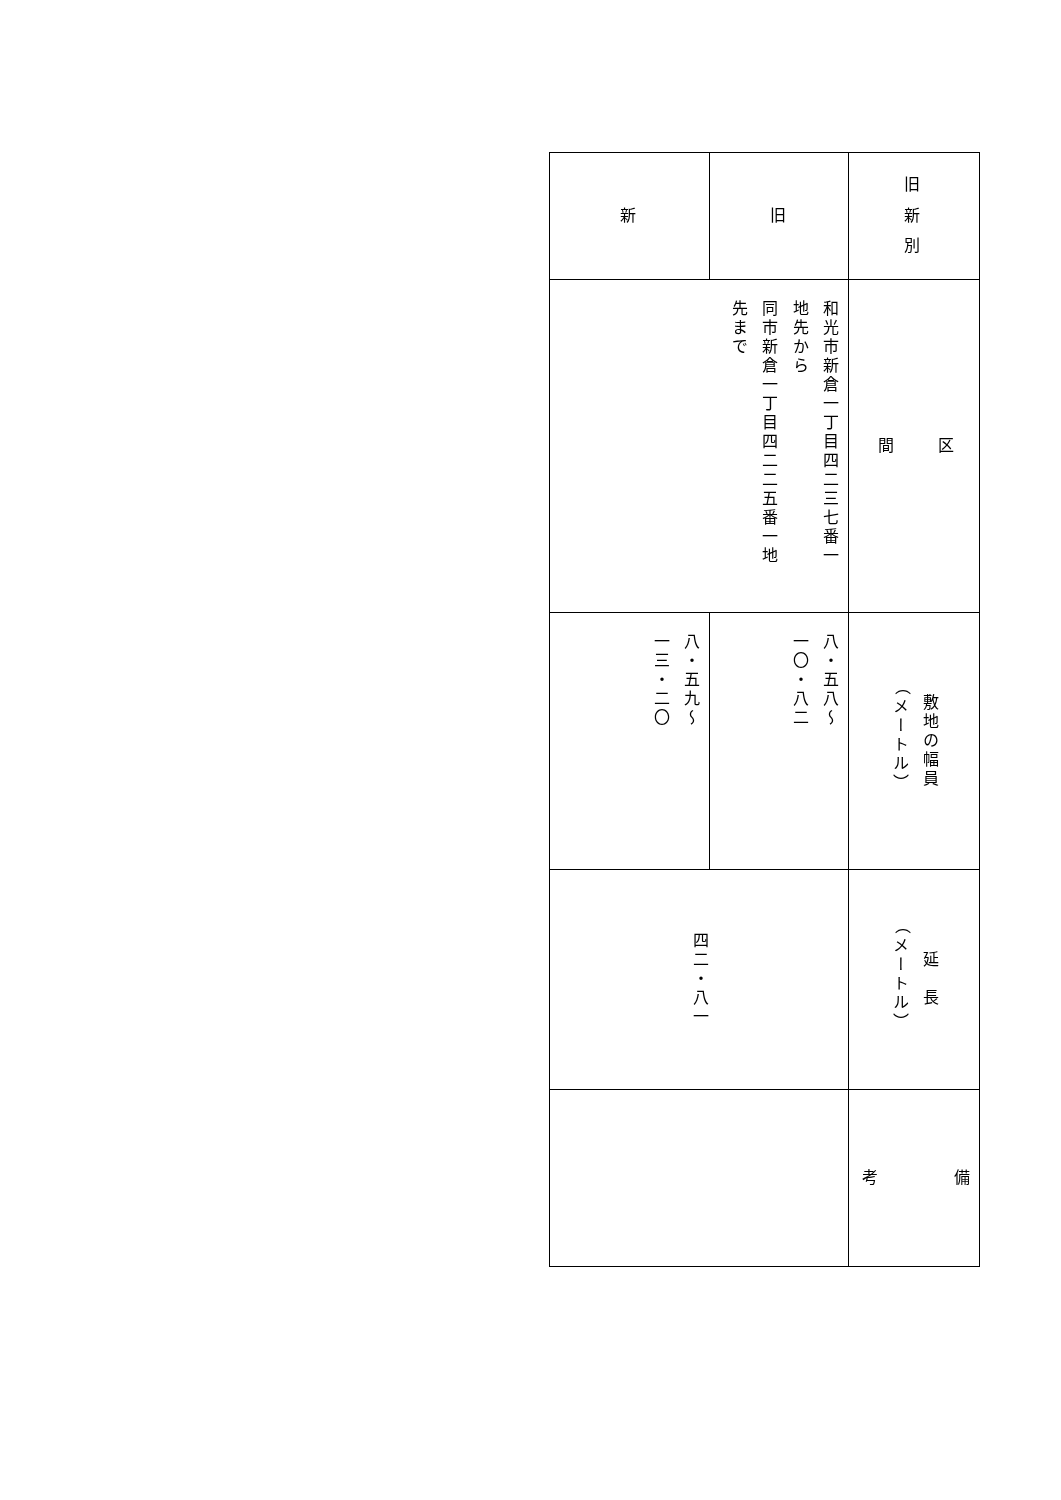| 旧 新 別 | 区 間 | 敷地の幅員 （メートル） | 延 長 （メートル） | 備 考 |
| 旧 | 和光市新倉一丁目四二三七番一 地先から 同市新倉一丁目四二二五番一地 先まで | 八・五八～ 一〇・八二 | 四二・八一 | |
| 新 | | 八・五九～ 一三・二〇 | | |